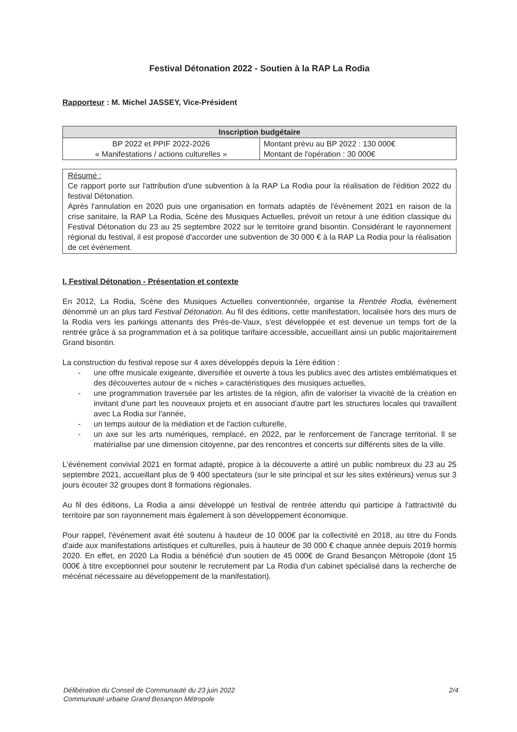Festival Détonation 2022 - Soutien à la RAP La Rodia
Rapporteur : M. Michel JASSEY, Vice-Président
| Inscription budgétaire | |
| --- | --- |
| BP 2022 et PPIF 2022-2026 « Manifestations / actions culturelles » | Montant prévu au BP 2022 : 130 000€ Montant de l'opération : 30 000€ |
Résumé :
Ce rapport porte sur l'attribution d'une subvention à la RAP La Rodia pour la réalisation de l'édition 2022 du festival Détonation.
Après l'annulation en 2020 puis une organisation en formats adaptés de l'évènement 2021 en raison de la crise sanitaire, la RAP La Rodia, Scène des Musiques Actuelles, prévoit un retour à une édition classique du Festival Détonation du 23 au 25 septembre 2022 sur le territoire grand bisontin. Considérant le rayonnement régional du festival, il est proposé d'accorder une subvention de 30 000 € à la RAP La Rodia pour la réalisation de cet événement.
I. Festival Détonation - Présentation et contexte
En 2012, La Rodia, Scène des Musiques Actuelles conventionnée, organise la Rentrée Rodia, événement dénommé un an plus tard Festival Détonation. Au fil des éditions, cette manifestation, localisée hors des murs de la Rodia vers les parkings attenants des Prés-de-Vaux, s'est développée et est devenue un temps fort de la rentrée grâce à sa programmation et à sa politique tarifaire accessible, accueillant ainsi un public majoritairement Grand bisontin.
La construction du festival repose sur 4 axes développés depuis la 1ère édition :
- une offre musicale exigeante, diversifiée et ouverte à tous les publics avec des artistes emblématiques et des découvertes autour de « niches » caractéristiques des musiques actuelles,
- une programmation traversée par les artistes de la région, afin de valoriser la vivacité de la création en invitant d'une part les nouveaux projets et en associant d'autre part les structures locales qui travaillent avec La Rodia sur l'année,
- un temps autour de la médiation et de l'action culturelle,
- un axe sur les arts numériques, remplacé, en 2022, par le renforcement de l'ancrage territorial. Il se matérialise par une dimension citoyenne, par des rencontres et concerts sur différents sites de la ville.
L'événement convivial 2021 en format adapté, propice à la découverte a attiré un public nombreux du 23 au 25 septembre 2021, accueillant plus de 9 400 spectateurs (sur le site principal et sur les sites extérieurs) venus sur 3 jours écouter 32 groupes dont 8 formations régionales.
Au fil des éditions, La Rodia a ainsi développé un festival de rentrée attendu qui participe à l'attractivité du territoire par son rayonnement mais également à son développement économique.
Pour rappel, l'événement avait été soutenu à hauteur de 10 000€ par la collectivité en 2018, au titre du Fonds d'aide aux manifestations artistiques et culturelles, puis à hauteur de 30 000 € chaque année depuis 2019 hormis 2020. En effet, en 2020 La Rodia a bénéficié d'un soutien de 45 000€ de Grand Besançon Métropole (dont 15 000€ à titre exceptionnel pour soutenir le recrutement par La Rodia d'un cabinet spécialisé dans la recherche de mécénat nécessaire au développement de la manifestation).
Délibération du Conseil de Communauté du 23 juin 2022
Communauté urbaine Grand Besançon Métropole
2/4